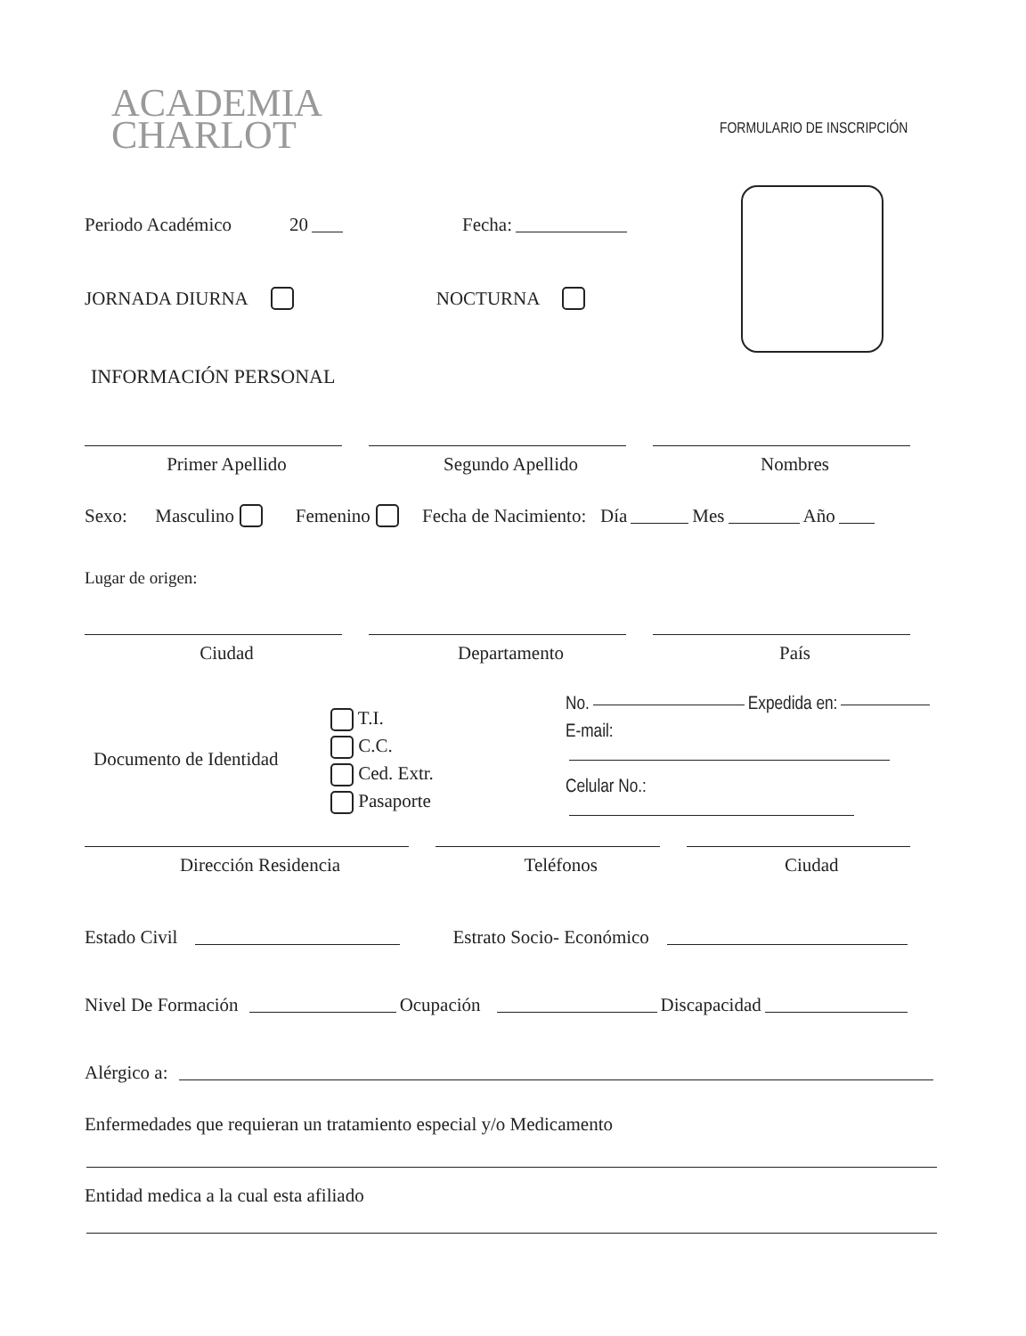ACADEMIA
CHARLOT
FORMULARIO DE INSCRIPCIÓN
Periodo Académico 20 Fecha:
JORNADA DIURNA NOCTURNA
INFORMACIÓN PERSONAL
Primer Apellido
Segundo Apellido
Nombres
Sexo: Masculino Femenino Fecha de Nacimiento: Día Mes Año
Lugar de origen:
Ciudad
Departamento
País
Documento de Identidad
T.I.
C.C.
Ced. Extr.
Pasaporte
No. Expedida en:
E-mail:
Celular No.:
Dirección Residencia
Teléfonos
Ciudad
Estado Civil Estrato Socio- Económico
Nivel De Formación Ocupación Discapacidad
Alérgico a:
Enfermedades que requieran un tratamiento especial y/o Medicamento
Entidad medica a la cual esta afiliado